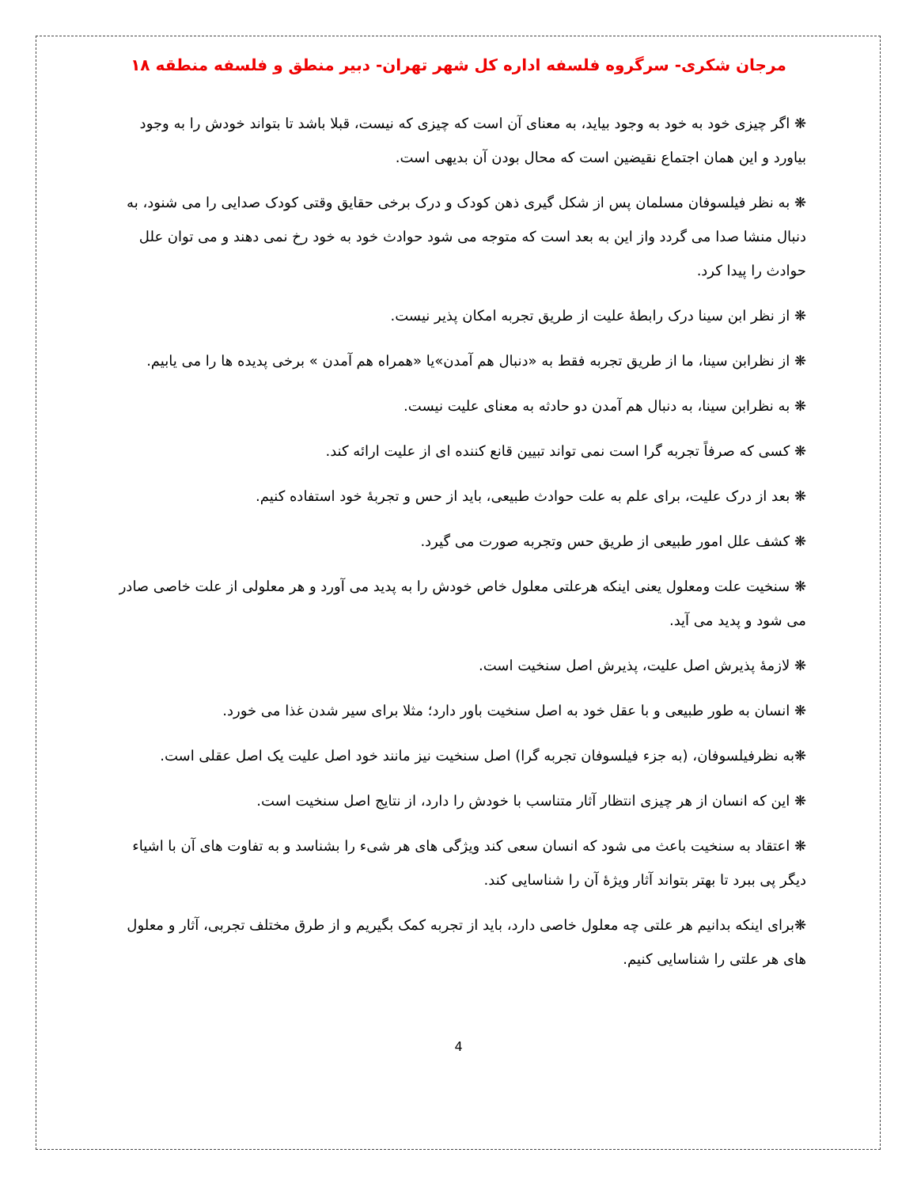مرجان شکری- سرگروه فلسفه اداره کل شهر تهران- دبیر منطق و فلسفه منطقه ۱۸
❋ اگر چیزی خود به خود به وجود بیاید، به معنای آن است که چیزی که نیست، قبلا باشد تا بتواند خودش را به وجود بیاورد و این همان اجتماع نقیضین است که محال بودن آن بدیهی است.
❋ به نظر فیلسوفان مسلمان پس از شکل گیری ذهن کودک و درک برخی حقایق وقتی کودک صدایی را می شنود، به دنبال منشا صدا می گردد واز این به بعد است که متوجه می شود حوادث خود به خود رخ نمی دهند و می توان علل حوادث را پیدا کرد.
❋ از نظر ابن سینا درک رابطهٔ علیت از طریق تجربه امکان پذیر نیست.
❋ از نظرابن سینا، ما از طریق تجربه فقط به «دنبال هم آمدن»یا «همراه هم آمدن » برخی پدیده ها را می یابیم.
❋ به نظرابن سینا، به دنبال هم آمدن دو حادثه به معنای علیت نیست.
❋ کسی که صرفاً تجربه گرا است نمی تواند تبیین قانع کننده ای از علیت ارائه کند.
❋ بعد از درک علیت، برای علم به علت حوادث طبیعی، باید از حس و تجربهٔ خود استفاده کنیم.
❋ کشف علل امور طبیعی از طریق حس وتجربه صورت می گیرد.
❋ سنخیت علت ومعلول یعنی اینکه هرعلتی معلول خاص خودش را به پدید می آورد و هر معلولی از علت خاصی صادر می شود و پدید می آید.
❋ لازمهٔ پذیرش اصل علیت، پذیرش اصل سنخیت است.
❋ انسان به طور طبیعی و با عقل خود به اصل سنخیت باور دارد؛ مثلا برای سیر شدن غذا می خورد.
❋به نظرفیلسوفان، (به جزء فیلسوفان تجربه گرا) اصل سنخیت نیز مانند خود اصل علیت یک اصل عقلی است.
❋ این که انسان از هر چیزی انتظار آثار متناسب با خودش را دارد، از نتایج اصل سنخیت است.
❋ اعتقاد به سنخیت باعث می شود که انسان سعی کند ویژگی های هر شیء را بشناسد و به تفاوت های آن با اشیاء دیگر پی ببرد تا بهتر بتواند آثار ویژهٔ آن را شناسایی کند.
❋برای اینکه بدانیم هر علتی چه معلول خاصی دارد، باید از تجربه کمک بگیریم و از طرق مختلف تجربی، آثار و معلول های هر علتی را شناسایی کنیم.
4